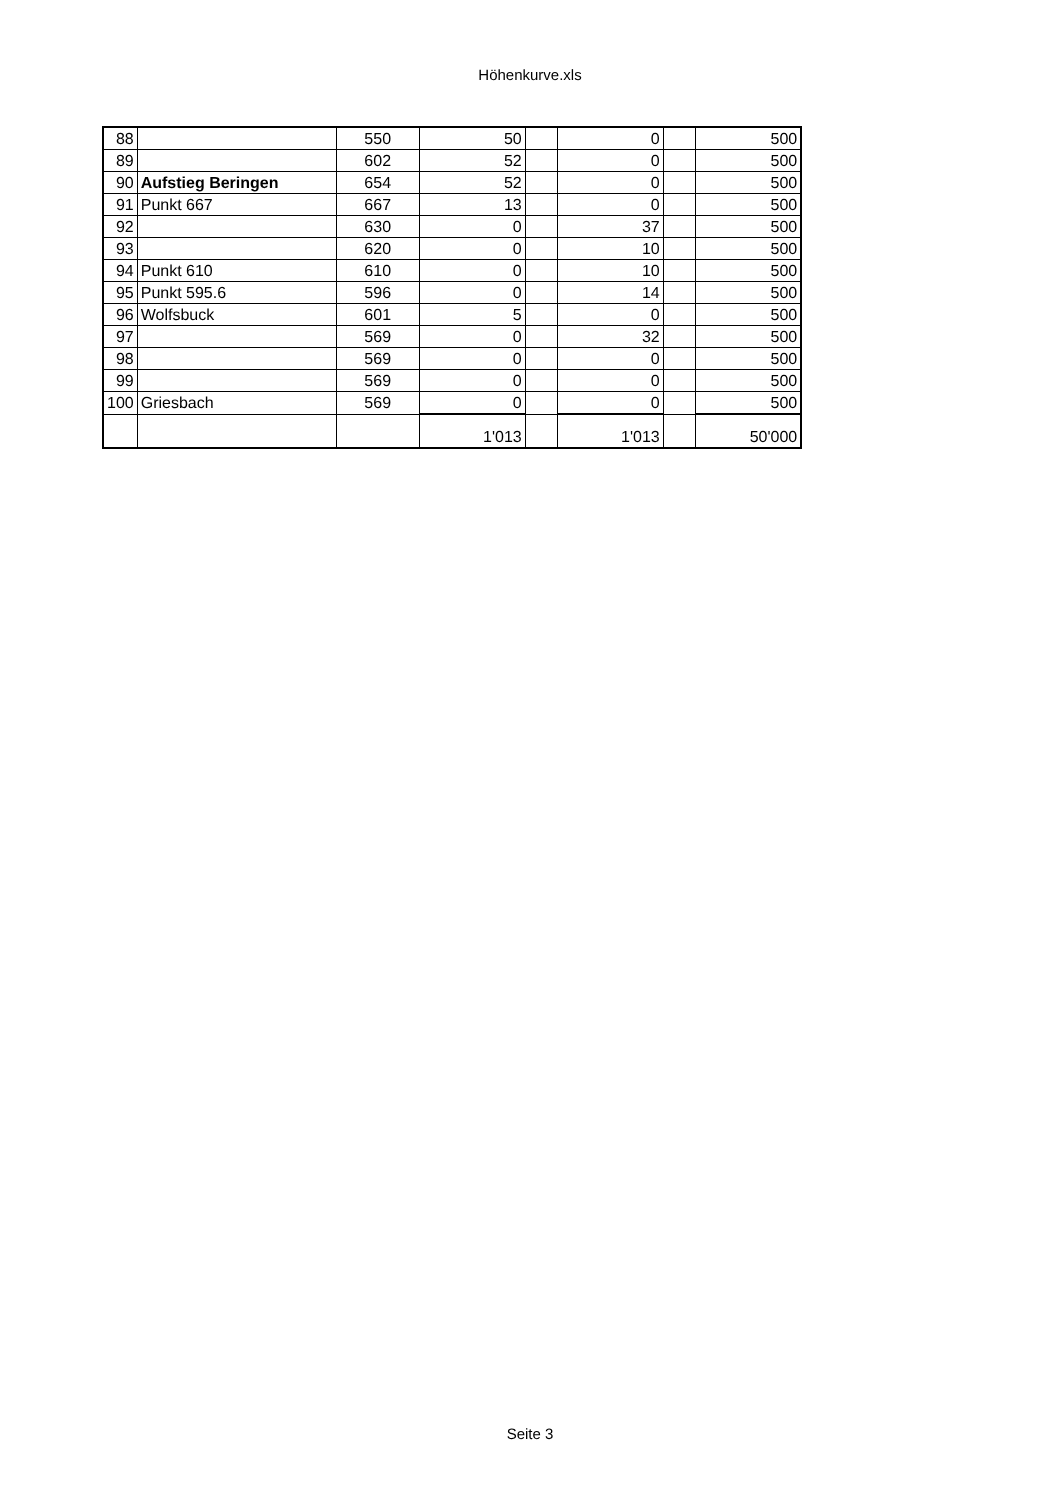Höhenkurve.xls
| 88 | | 550 | 50 | | 0 | | 500 |
| 89 | | 602 | 52 | | 0 | | 500 |
| 90 | Aufstieg Beringen | 654 | 52 | | 0 | | 500 |
| 91 | Punkt 667 | 667 | 13 | | 0 | | 500 |
| 92 | | 630 | 0 | | 37 | | 500 |
| 93 | | 620 | 0 | | 10 | | 500 |
| 94 | Punkt 610 | 610 | 0 | | 10 | | 500 |
| 95 | Punkt 595.6 | 596 | 0 | | 14 | | 500 |
| 96 | Wolfsbuck | 601 | 5 | | 0 | | 500 |
| 97 | | 569 | 0 | | 32 | | 500 |
| 98 | | 569 | 0 | | 0 | | 500 |
| 99 | | 569 | 0 | | 0 | | 500 |
| 100 | Griesbach | 569 | 0 | | 0 | | 500 |
| | | | 1'013 | | 1'013 | | 50'000 |
Seite 3